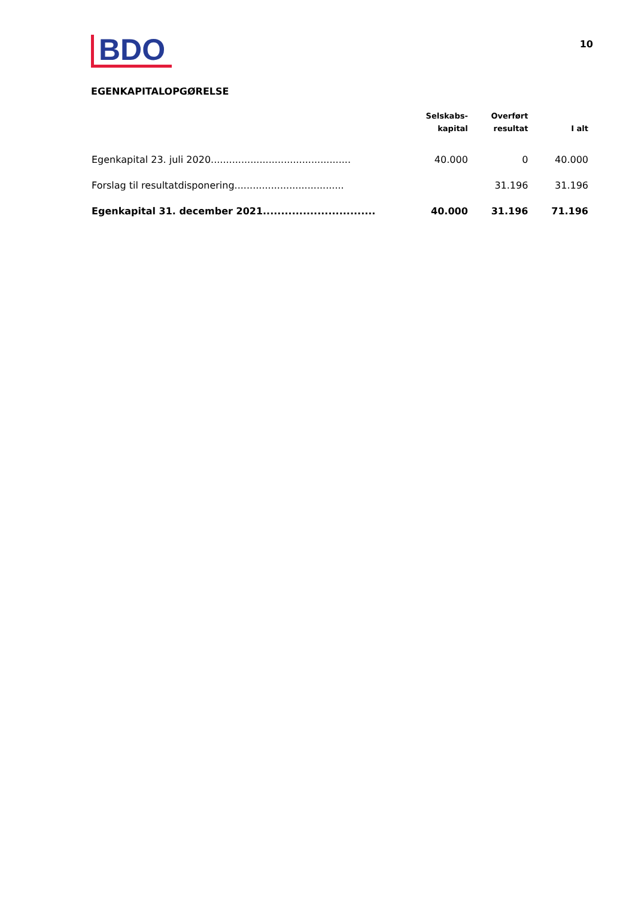BDO
10
EGENKAPITALOPGØRELSE
| | Selskabs- kapital | Overført resultat | I alt |
| --- | --- | --- | --- |
| Egenkapital 23. juli 2020.............................................. | 40.000 | 0 | 40.000 |
| Forslag til resultatdisponering.................................... | | 31.196 | 31.196 |
| Egenkapital 31. december 2021............................... | 40.000 | 31.196 | 71.196 |